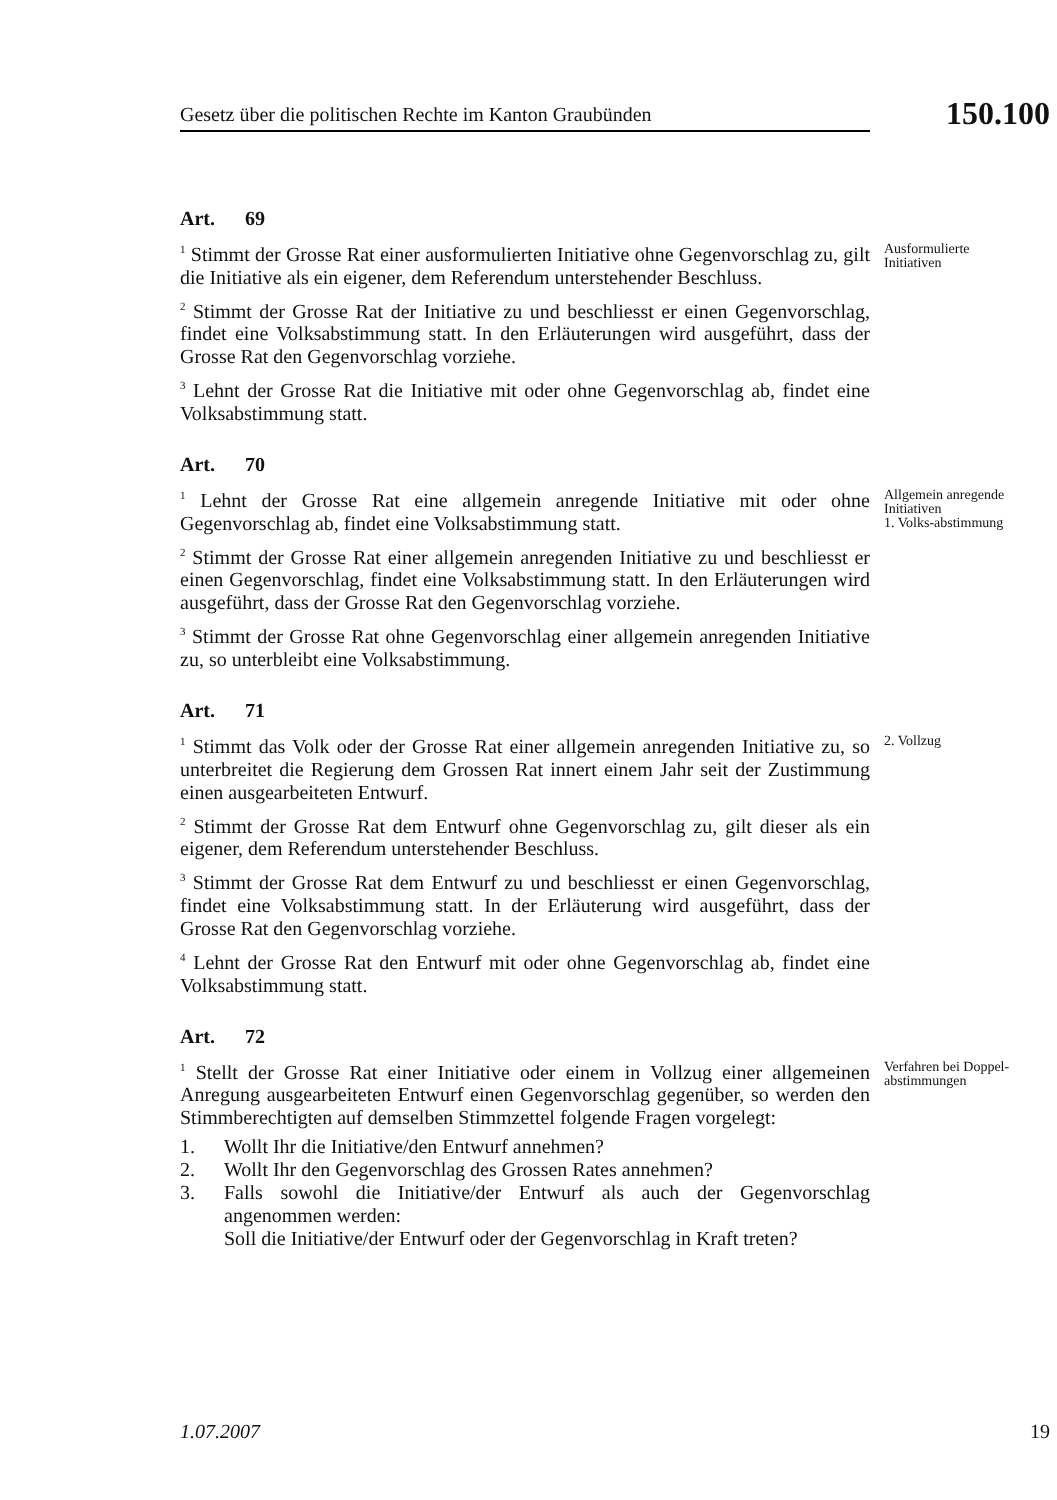Gesetz über die politischen Rechte im Kanton Graubünden
150.100
Art. 69
<sup>1</sup> Stimmt der Grosse Rat einer ausformulierten Initiative ohne Gegenvorschlag zu, gilt die Initiative als ein eigener, dem Referendum unterstehender Beschluss.
<sup>2</sup> Stimmt der Grosse Rat der Initiative zu und beschliesst er einen Gegenvorschlag, findet eine Volksabstimmung statt. In den Erläuterungen wird ausgeführt, dass der Grosse Rat den Gegenvorschlag vorziehe.
<sup>3</sup> Lehnt der Grosse Rat die Initiative mit oder ohne Gegenvorschlag ab, findet eine Volksabstimmung statt.
Ausformulierte Initiativen
Art. 70
<sup>1</sup> Lehnt der Grosse Rat eine allgemein anregende Initiative mit oder ohne Gegenvorschlag ab, findet eine Volksabstimmung statt.
<sup>2</sup> Stimmt der Grosse Rat einer allgemein anregenden Initiative zu und beschliesst er einen Gegenvorschlag, findet eine Volksabstimmung statt. In den Erläuterungen wird ausgeführt, dass der Grosse Rat den Gegenvorschlag vorziehe.
<sup>3</sup> Stimmt der Grosse Rat ohne Gegenvorschlag einer allgemein anregenden Initiative zu, so unterbleibt eine Volksabstimmung.
Allgemein anregende Initiativen
1. Volks-abstimmung
Art. 71
<sup>1</sup> Stimmt das Volk oder der Grosse Rat einer allgemein anregenden Initiative zu, so unterbreitet die Regierung dem Grossen Rat innert einem Jahr seit der Zustimmung einen ausgearbeiteten Entwurf.
<sup>2</sup> Stimmt der Grosse Rat dem Entwurf ohne Gegenvorschlag zu, gilt dieser als ein eigener, dem Referendum unterstehender Beschluss.
<sup>3</sup> Stimmt der Grosse Rat dem Entwurf zu und beschliesst er einen Gegenvorschlag, findet eine Volksabstimmung statt. In der Erläuterung wird ausgeführt, dass der Grosse Rat den Gegenvorschlag vorziehe.
<sup>4</sup> Lehnt der Grosse Rat den Entwurf mit oder ohne Gegenvorschlag ab, findet eine Volksabstimmung statt.
2. Vollzug
Art. 72
<sup>1</sup> Stellt der Grosse Rat einer Initiative oder einem in Vollzug einer allgemeinen Anregung ausgearbeiteten Entwurf einen Gegenvorschlag gegenüber, so werden den Stimmberechtigten auf demselben Stimmzettel folgende Fragen vorgelegt:
1. Wollt Ihr die Initiative/den Entwurf annehmen?
2. Wollt Ihr den Gegenvorschlag des Grossen Rates annehmen?
3. Falls sowohl die Initiative/der Entwurf als auch der Gegenvorschlag angenommen werden:
Soll die Initiative/der Entwurf oder der Gegenvorschlag in Kraft treten?
Verfahren bei Doppel-abstimmungen
1.07.2007 19